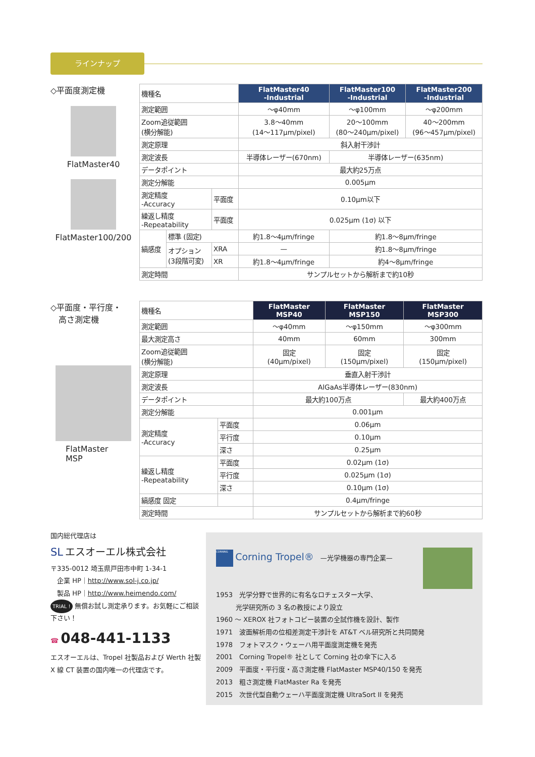ラインナップ
◇平面度測定機
FlatMaster40
FlatMaster100/200
| 機種名 | | | FlatMaster40 -Industrial | FlatMaster100 -Industrial | FlatMaster200 -Industrial |
| 測定範囲 | | | ～φ40mm | ～φ100mm | ～φ200mm |
| Zoom追従範囲 (横分解能) | | | 3.8～40mm (14～117μm/pixel) | 20～100mm (80～240μm/pixel) | 40～200mm (96～457μm/pixel) |
| 測定原理 | | | 斜入射干渉計 | | |
| 測定波長 | | | 半導体レーザー(670nm) | 半導体レーザー(635nm) | |
| データポイント | | | 最大約25万点 | | |
| 測定分解能 | | | 0.005μm | | |
| 測定精度 -Accuracy | | 平面度 | 0.10μm以下 | | |
| 繰返し精度 -Repeatability | | 平面度 | 0.025μm (1σ) 以下 | | |
| 縞感度 | 標準 (固定) | | 約1.8～4μm/fringe | 約1.8～8μm/fringe | |
| | オプション (3段階可変) | XRA | — | 約1.8～8μm/fringe | |
| | | XR | 約1.8～4μm/fringe | 約4～8μm/fringe | |
| 測定時間 | | | サンプルセットから解析まで約10秒 | | |
◇平面度・平行度・
　高さ測定機
FlatMaster
MSP
| 機種名 | | FlatMaster MSP40 | FlatMaster MSP150 | FlatMaster MSP300 |
| 測定範囲 | | ～φ40mm | ～φ150mm | ～φ300mm |
| 最大測定高さ | | 40mm | 60mm | 300mm |
| Zoom追従範囲 (横分解能) | | 固定 (40μm/pixel) | 固定 (150μm/pixel) | 固定 (150μm/pixel) |
| 測定原理 | | 垂直入射干渉計 | | |
| 測定波長 | | AlGaAs半導体レーザー(830nm) | | |
| データポイント | | 最大約100万点 | | 最大約400万点 |
| 測定分解能 | | 0.001μm | | |
| 測定精度 -Accuracy | 平面度 | 0.06μm | | |
| | 平行度 | 0.10μm | | |
| | 深さ | 0.25μm | | |
| 繰返し精度 -Repeatability | 平面度 | 0.02μm (1σ) | | |
| | 平行度 | 0.025μm (1σ) | | |
| | 深さ | 0.10μm (1σ) | | |
| 縞感度 固定 | | 0.4μm/fringe | | |
| 測定時間 | | サンプルセットから解析まで約60秒 | | |
国内総代理店は
SL エスオーエル株式会社
〒335-0012 埼玉県戸田市中町 1-34-1
　企業 HP｜http://www.sol-j.co.jp/
　製品 HP｜http://www.heimendo.com/
TRIAL ! 無償お試し測定承ります。お気軽にご相談下さい！
☎ 048-441-1133
エスオーエルは、Tropel 社製品および Werth 社製 X 線 CT 装置の国内唯一の代理店です。
CORNING Corning Tropel®　—光学機器の専門企業—
1953　光学分野で世界的に有名なロチェスター大学、
　　　光学研究所の 3 名の教授により設立
1960 ～ XEROX 社フォトコピー装置の全試作機を設計、製作
1971　波面解析用の位相差測定干渉計を AT&T ベル研究所と共同開発
1978　フォトマスク・ウェーハ用平面度測定機を発売
2001　Corning Tropel® 社として Corning 社の傘下に入る
2009　平面度・平行度・高さ測定機 FlatMaster MSP40/150 を発売
2013　粗さ測定機 FlatMaster Ra を発売
2015　次世代型自動ウェーハ平面度測定機 UltraSort II を発売